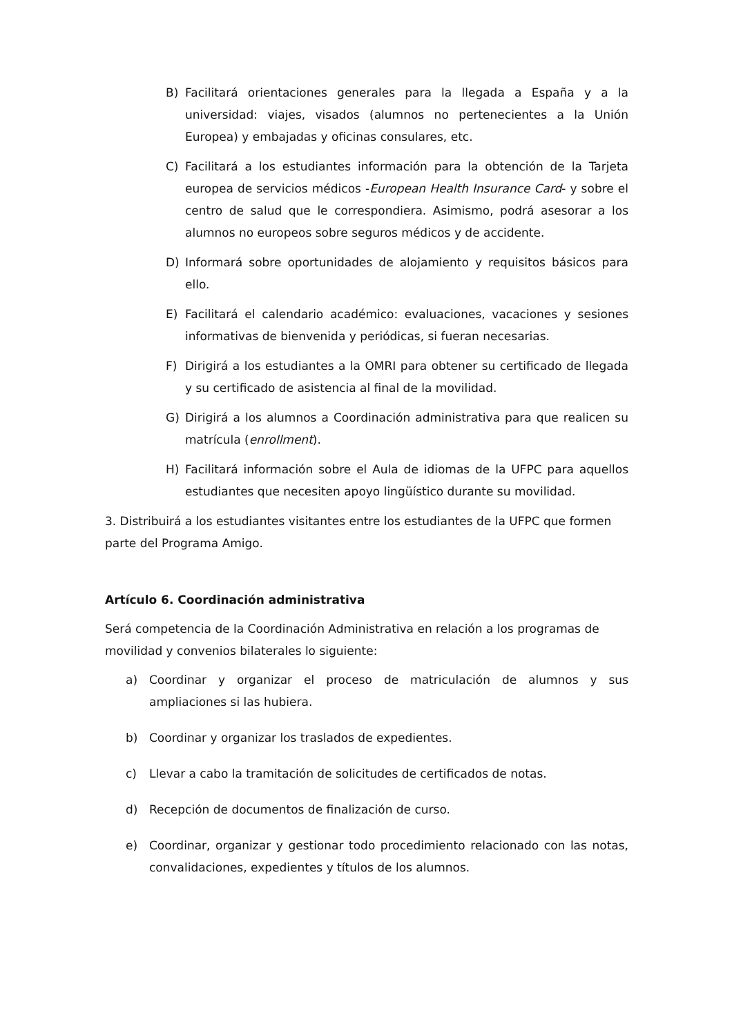B) Facilitará orientaciones generales para la llegada a España y a la universidad: viajes, visados (alumnos no pertenecientes a la Unión Europea) y embajadas y oficinas consulares, etc.
C) Facilitará a los estudiantes información para la obtención de la Tarjeta europea de servicios médicos -European Health Insurance Card- y sobre el centro de salud que le correspondiera. Asimismo, podrá asesorar a los alumnos no europeos sobre seguros médicos y de accidente.
D) Informará sobre oportunidades de alojamiento y requisitos básicos para ello.
E) Facilitará el calendario académico: evaluaciones, vacaciones y sesiones informativas de bienvenida y periódicas, si fueran necesarias.
F) Dirigirá a los estudiantes a la OMRI para obtener su certificado de llegada y su certificado de asistencia al final de la movilidad.
G) Dirigirá a los alumnos a Coordinación administrativa para que realicen su matrícula (enrollment).
H) Facilitará información sobre el Aula de idiomas de la UFPC para aquellos estudiantes que necesiten apoyo lingüístico durante su movilidad.
3. Distribuirá a los estudiantes visitantes entre los estudiantes de la UFPC que formen parte del Programa Amigo.
Artículo 6. Coordinación administrativa
Será competencia de la Coordinación Administrativa en relación a los programas de movilidad y convenios bilaterales lo siguiente:
a) Coordinar y organizar el proceso de matriculación de alumnos y sus ampliaciones si las hubiera.
b) Coordinar y organizar los traslados de expedientes.
c) Llevar a cabo la tramitación de solicitudes de certificados de notas.
d) Recepción de documentos de finalización de curso.
e) Coordinar, organizar y gestionar todo procedimiento relacionado con las notas, convalidaciones, expedientes y títulos de los alumnos.